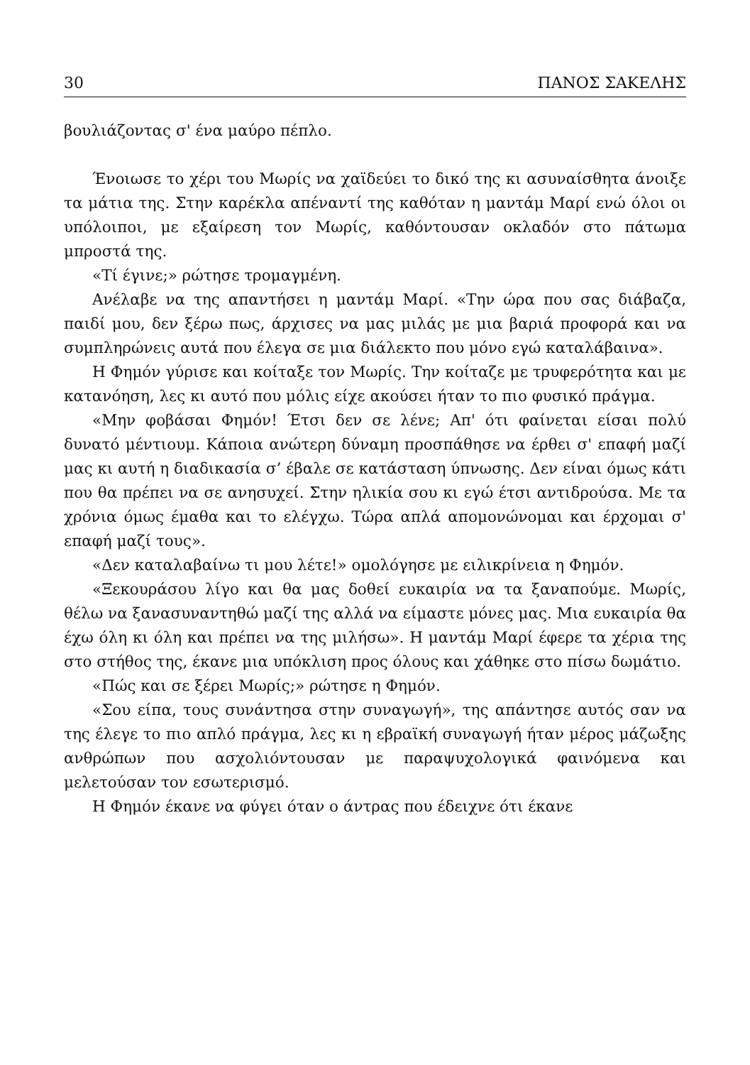30 ΠΑΝΟΣ ΣΑΚΕΛΗΣ
βουλιάζοντας σ' ένα μαύρο πέπλο.
Ένοιωσε το χέρι του Μωρίς να χαϊδεύει το δικό της κι ασυναίσθητα άνοιξε τα μάτια της. Στην καρέκλα απέναντί της καθόταν η μαντάμ Μαρί ενώ όλοι οι υπόλοιποι, με εξαίρεση τον Μωρίς, καθόντουσαν οκλαδόν στο πάτωμα μπροστά της.
«Τί έγινε;» ρώτησε τρομαγμένη.
Ανέλαβε να της απαντήσει η μαντάμ Μαρί. «Την ώρα που σας διάβαζα, παιδί μου, δεν ξέρω πως, άρχισες να μας μιλάς με μια βαριά προφορά και να συμπληρώνεις αυτά που έλεγα σε μια διάλεκτο που μόνο εγώ καταλάβαινα».
Η Φημόν γύρισε και κοίταξε τον Μωρίς. Την κοίταζε με τρυφερότητα και με κατανόηση, λες κι αυτό που μόλις είχε ακούσει ήταν το πιο φυσικό πράγμα.
«Μην φοβάσαι Φημόν! Έτσι δεν σε λένε; Απ' ότι φαίνεται είσαι πολύ δυνατό μέντιουμ. Κάποια ανώτερη δύναμη προσπάθησε να έρθει σ' επαφή μαζί μας κι αυτή η διαδικασία σ’ έβαλε σε κατάσταση ύπνωσης. Δεν είναι όμως κάτι που θα πρέπει να σε ανησυχεί. Στην ηλικία σου κι εγώ έτσι αντιδρούσα. Με τα χρόνια όμως έμαθα και το ελέγχω. Τώρα απλά απομονώνομαι και έρχομαι σ' επαφή μαζί τους».
«Δεν καταλαβαίνω τι μου λέτε!» ομολόγησε με ειλικρίνεια η Φημόν.
«Ξεκουράσου λίγο και θα μας δοθεί ευκαιρία να τα ξαναπούμε. Μωρίς, θέλω να ξανασυναντηθώ μαζί της αλλά να είμαστε μόνες μας. Μια ευκαιρία θα έχω όλη κι όλη και πρέπει να της μιλήσω». Η μαντάμ Μαρί έφερε τα χέρια της στο στήθος της, έκανε μια υπόκλιση προς όλους και χάθηκε στο πίσω δωμάτιο.
«Πώς και σε ξέρει Μωρίς;» ρώτησε η Φημόν.
«Σου είπα, τους συνάντησα στην συναγωγή», της απάντησε αυτός σαν να της έλεγε το πιο απλό πράγμα, λες κι η εβραϊκή συναγωγή ήταν μέρος μάζωξης ανθρώπων που ασχολιόντουσαν με παραψυχολογικά φαινόμενα και μελετούσαν τον εσωτερισμό.
Η Φημόν έκανε να φύγει όταν ο άντρας που έδειχνε ότι έκανε